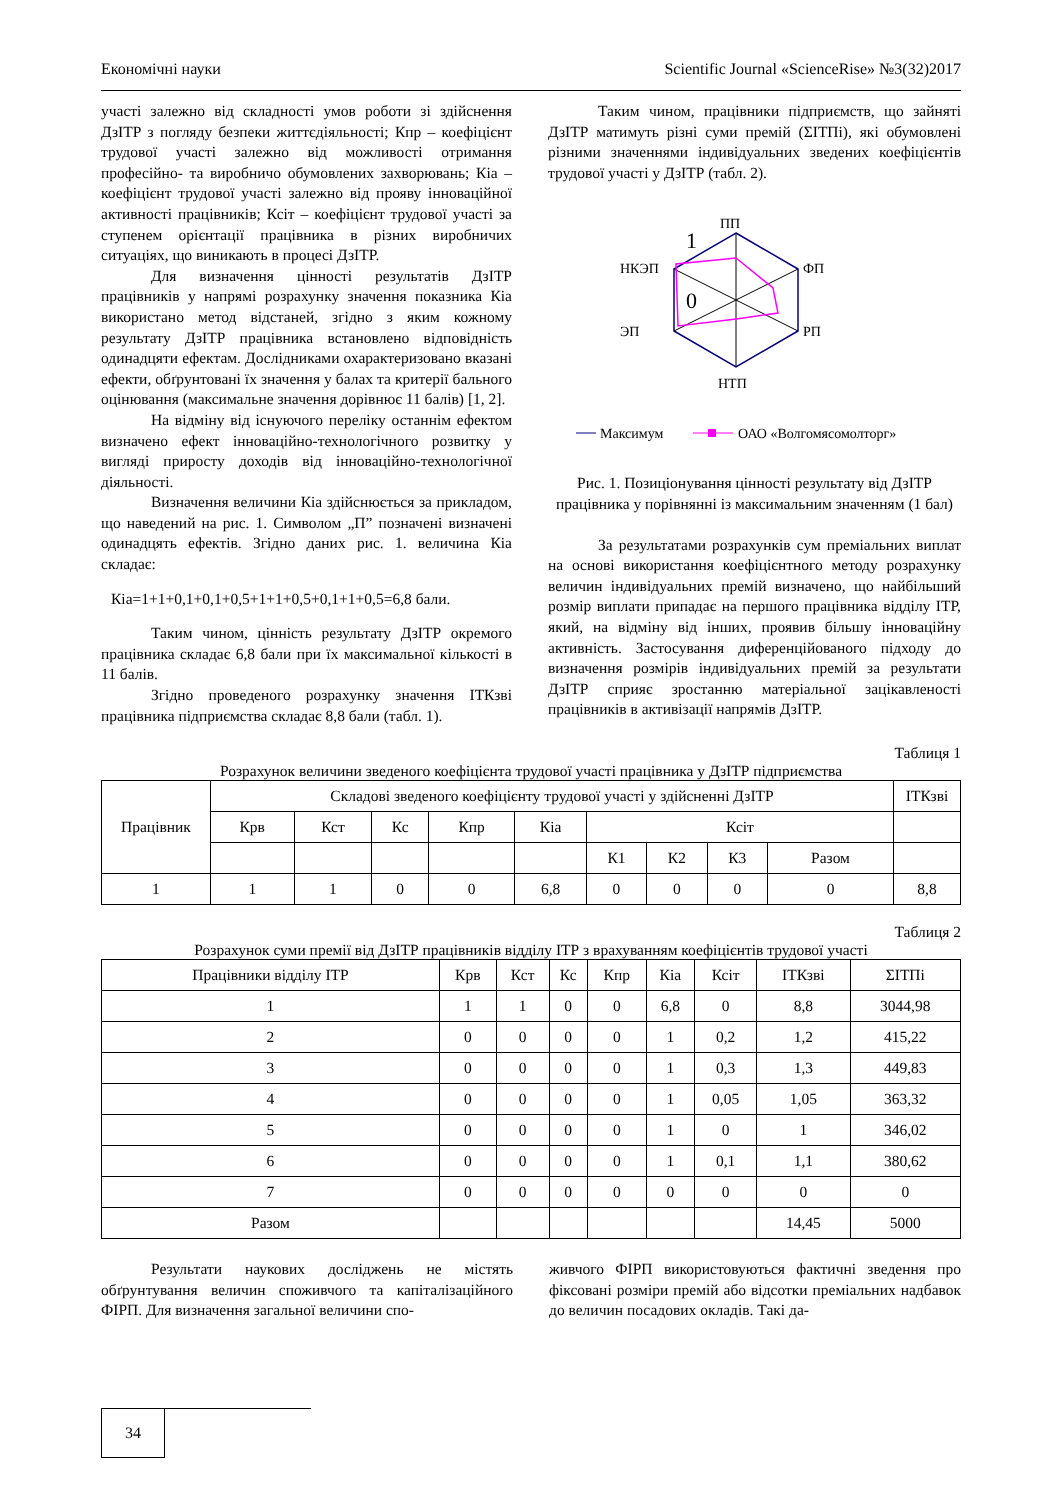Економічні науки Scientific Journal «ScienceRise» №3(32)2017
участі залежно від складності умов роботи зі здійснення ДзІТР з погляду безпеки життєдіяльності; Кпр – коефіцієнт трудової участі залежно від можливості отримання професійно- та виробничо обумовлених захворювань; Кіа – коефіцієнт трудової участі залежно від прояву інноваційної активності працівників; Ксіт – коефіцієнт трудової участі за ступенем орієнтації працівника в різних виробничих ситуаціях, що виникають в процесі ДзІТР.
Для визначення цінності результатів ДзІТР працівників у напрямі розрахунку значення показника Кіа використано метод відстаней, згідно з яким кожному результату ДзІТР працівника встановлено відповідність одинадцяти ефектам. Дослідниками охарактеризовано вказані ефекти, обґрунтовані їх значення у балах та критерії бального оцінювання (максимальне значення дорівнює 11 балів) [1, 2].
На відміну від існуючого переліку останнім ефектом визначено ефект інноваційно-технологічного розвитку у вигляді приросту доходів від інноваційно-технологічної діяльності.
Визначення величини Кіа здійснюється за прикладом, що наведений на рис. 1. Символом „П” позначені визначені одинадцять ефектів. Згідно даних рис. 1. величина Кіа складає:
Кіа=1+1+0,1+0,1+0,5+1+1+0,5+0,1+1+0,5=6,8 бали.
Таким чином, цінність результату ДзІТР окремого працівника складає 6,8 бали при їх максимальної кількості в 11 балів.
Згідно проведеного розрахунку значення ІТКзві працівника підприємства складає 8,8 бали (табл. 1).
Таким чином, працівники підприємств, що зайняті ДзІТР матимуть різні суми премій (ΣІТПі), які обумовлені різними значеннями індивідуальних зведених коефіцієнтів трудової участі у ДзІТР (табл. 2).
ПП
ФП
РП
НТП
ЭП
НКЭП
1
0
Максимум
ОАО «Волгомясомолторг»
Рис. 1. Позиціонування цінності результату від ДзІТР працівника у порівнянні із максимальним значенням (1 бал)
За результатами розрахунків сум преміальних виплат на основі використання коефіцієнтного методу розрахунку величин індивідуальних премій визначено, що найбільший розмір виплати припадає на першого працівника відділу ІТР, який, на відміну від інших, проявив більшу інноваційну активність. Застосування диференційованого підходу до визначення розмірів індивідуальних премій за результати ДзІТР сприяє зростанню матеріальної зацікавленості працівників в активізації напрямів ДзІТР.
Таблиця 1
Розрахунок величини зведеного коефіцієнта трудової участі працівника у ДзІТР підприємства
| Працівник | Складові зведеного коефіцієнту трудової участі у здійсненні ДзІТР | | | | | | | | | ІТКзві |
| --- | --- | --- | --- | --- | --- | --- | --- | --- | --- | --- |
| | Крв | Кст | Кс | Кпр | Кіа | Ксіт | | | | |
| | | | | | | К1 | К2 | К3 | Разом | |
| 1 | 1 | 1 | 0 | 0 | 6,8 | 0 | 0 | 0 | 0 | 8,8 |
Таблиця 2
Розрахунок суми премії від ДзІТР працівників відділу ІТР з врахуванням коефіцієнтів трудової участі
| Працівники відділу ІТР | Крв | Кст | Кс | Кпр | Кіа | Ксіт | ІТКзві | ΣІТПі |
| --- | --- | --- | --- | --- | --- | --- | --- | --- |
| 1 | 1 | 1 | 0 | 0 | 6,8 | 0 | 8,8 | 3044,98 |
| 2 | 0 | 0 | 0 | 0 | 1 | 0,2 | 1,2 | 415,22 |
| 3 | 0 | 0 | 0 | 0 | 1 | 0,3 | 1,3 | 449,83 |
| 4 | 0 | 0 | 0 | 0 | 1 | 0,05 | 1,05 | 363,32 |
| 5 | 0 | 0 | 0 | 0 | 1 | 0 | 1 | 346,02 |
| 6 | 0 | 0 | 0 | 0 | 1 | 0,1 | 1,1 | 380,62 |
| 7 | 0 | 0 | 0 | 0 | 0 | 0 | 0 | 0 |
| Разом | | | | | | | 14,45 | 5000 |
Результати наукових досліджень не містять обґрунтування величин споживчого та капіталізаційного ФІРП. Для визначення загальної величини спо-
живчого ФІРП використовуються фактичні зведення про фіксовані розміри премій або відсотки преміальних надбавок до величин посадових окладів. Такі да-
34